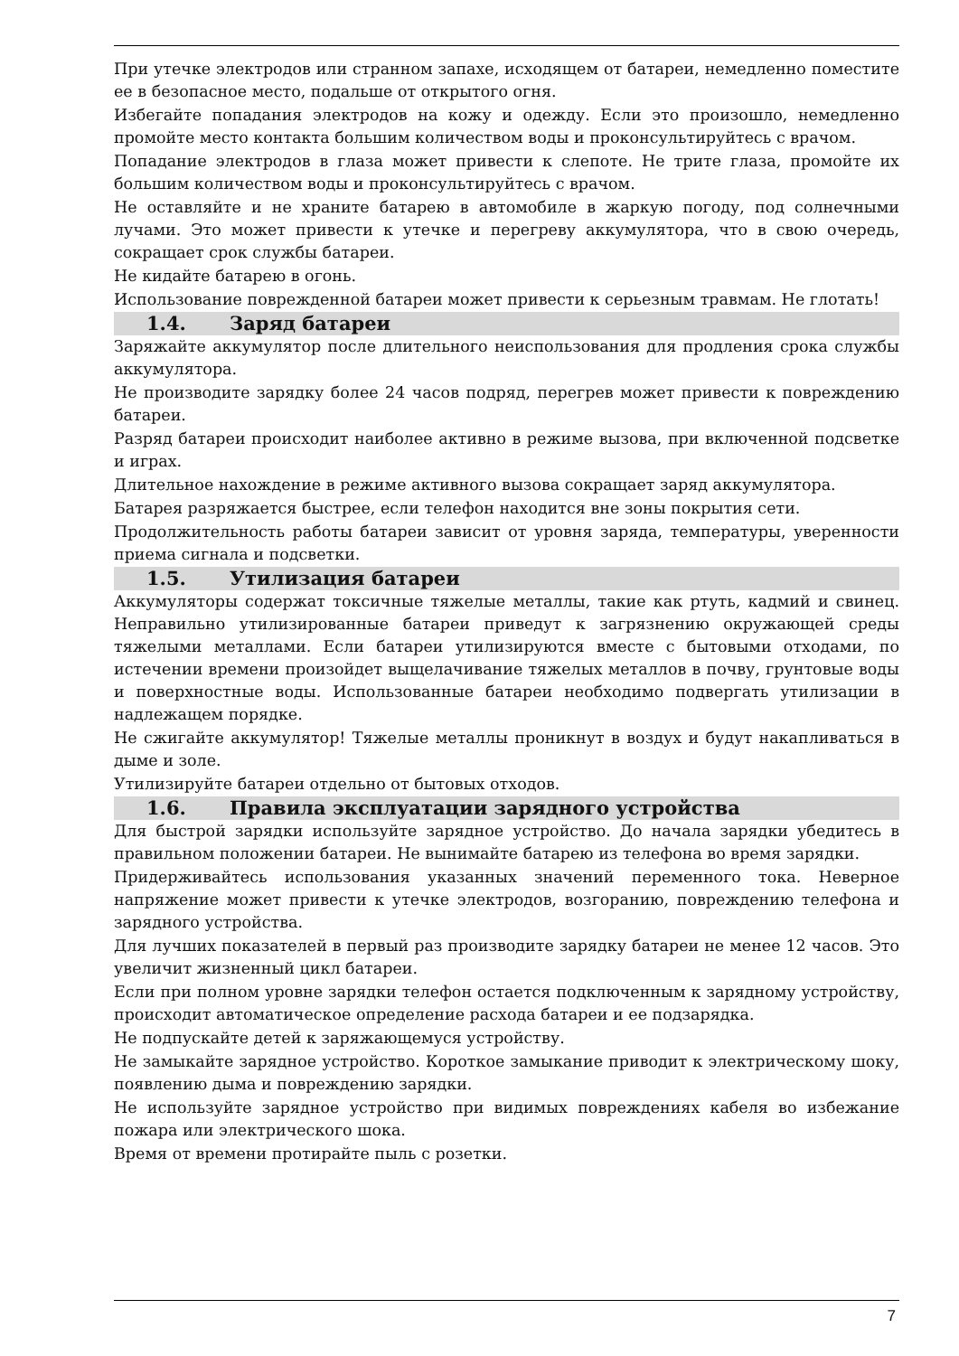При утечке электродов или странном запахе, исходящем от батареи, немедленно поместите ее в безопасное место, подальше от открытого огня.
Избегайте попадания электродов на кожу и одежду. Если это произошло, немедленно промойте место контакта большим количеством воды и проконсультируйтесь с врачом.
Попадание электродов в глаза может привести к слепоте. Не трите глаза, промойте их большим количеством воды и проконсультируйтесь с врачом.
Не оставляйте и не храните батарею в автомобиле в жаркую погоду, под солнечными лучами. Это может привести к утечке и перегреву аккумулятора, что в свою очередь, сокращает срок службы батареи.
Не кидайте батарею в огонь.
Использование поврежденной батареи может привести к серьезным травмам. Не глотать!
1.4. Заряд батареи
Заряжайте аккумулятор после длительного неиспользования для продления срока службы аккумулятора.
Не производите зарядку более 24 часов подряд, перегрев может привести к повреждению батареи.
Разряд батареи происходит наиболее активно в режиме вызова, при включенной подсветке и играх.
Длительное нахождение в режиме активного вызова сокращает заряд аккумулятора.
Батарея разряжается быстрее, если телефон находится вне зоны покрытия сети.
Продолжительность работы батареи зависит от уровня заряда, температуры, уверенности приема сигнала и подсветки.
1.5. Утилизация батареи
Аккумуляторы содержат токсичные тяжелые металлы, такие как ртуть, кадмий и свинец. Неправильно утилизированные батареи приведут к загрязнению окружающей среды тяжелыми металлами. Если батареи утилизируются вместе с бытовыми отходами, по истечении времени произойдет выщелачивание тяжелых металлов в почву, грунтовые воды и поверхностные воды. Использованные батареи необходимо подвергать утилизации в надлежащем порядке.
Не сжигайте аккумулятор! Тяжелые металлы проникнут в воздух и будут накапливаться в дыме и золе.
Утилизируйте батареи отдельно от бытовых отходов.
1.6. Правила эксплуатации зарядного устройства
Для быстрой зарядки используйте зарядное устройство. До начала зарядки убедитесь в правильном положении батареи. Не вынимайте батарею из телефона во время зарядки.
Придерживайтесь использования указанных значений переменного тока. Неверное напряжение может привести к утечке электродов, возгоранию, повреждению телефона и зарядного устройства.
Для лучших показателей в первый раз производите зарядку батареи не менее 12 часов. Это увеличит жизненный цикл батареи.
Если при полном уровне зарядки телефон остается подключенным к зарядному устройству, происходит автоматическое определение расхода батареи и ее подзарядка.
Не подпускайте детей к заряжающемуся устройству.
Не замыкайте зарядное устройство. Короткое замыкание приводит к электрическому шоку, появлению дыма и повреждению зарядки.
Не используйте зарядное устройство при видимых повреждениях кабеля во избежание пожара или электрического шока.
Время от времени протирайте пыль с розетки.
7